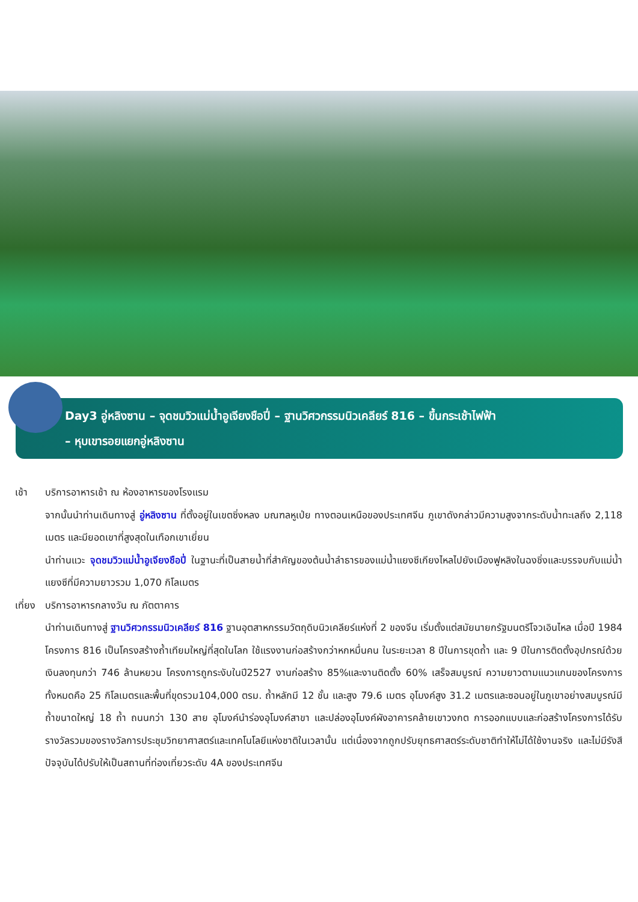Day3 อู่หลิงซาน – จุดชมวิวแม่น้ำอูเจียงชือปี่ – ฐานวิศวกรรมนิวเคลียร์ 816 – ขึ้นกระเช้าไฟฟ้า
– หุบเขารอยแยกอู่หลิงซาน
เช้า บริการอาหารเช้า ณ ห้องอาหารของโรงแรม
จากนั้นนำท่านเดินทางสู่ อู่หลิงซาน ที่ตั้งอยู่ในเขตซิ่งหลง มณฑลหูเป่ย ทางตอนเหนือของประเทศจีน ภูเขาดังกล่าวมีความสูงจากระดับน้ำทะเลถึง 2,118 เมตร และมียอดเขาที่สูงสุดในเทือกเขาเยี่ยน
นำท่านแวะ จุดชมวิวแม่น้ำอูเจียงชือปี่ ในฐานะที่เป็นสายน้ำที่สำคัญของต้นน้ำลำธารของแม่น้ำแยงซีเกียงไหลไปยังเมืองฟูหลิงในฉงชิ่งและบรรจบกับแม่น้ำแยงซีที่มีความยาวรวม 1,070 กิโลเมตร
เที่ยง
บริการอาหารกลางวัน ณ ภัตตาคาร
นำท่านเดินทางสู่ ฐานวิศวกรรมนิวเคลียร์ 816 ฐานอุตสาหกรรมวัตถุดิบนิวเคลียร์แห่งที่ 2 ของจีน เริ่มตั้งแต่สมัยนายกรัฐมนตรีโจวเอินไหล เมื่อปี 1984 โครงการ 816 เป็นโครงสร้างถ้ำเทียมใหญ่ที่สุดในโลก ใช้แรงงานก่อสร้างกว่าหกหมื่นคน ในระยะเวลา 8 ปีในการขุดถ้ำ และ 9 ปีในการติดตั้งอุปกรณ์ด้วยเงินลงทุนกว่า 746 ล้านหยวน โครงการถูกระงับในปี2527 งานก่อสร้าง 85%และงานติดตั้ง 60% เสร็จสมบูรณ์ ความยาวตามแนวแกนของโครงการทั้งหมดคือ 25 กิโลเมตรและพื้นที่ขุดรวม104,000 ตรม. ถ้ำหลักมี 12 ชั้น และสูง 79.6 เมตร อุโมงค์สูง 31.2 เมตรและซอนอยู่ในภูเขาอย่างสมบูรณ์มีถ้ำขนาดใหญ่ 18 ถ้ำ ถนนกว่า 130 สาย อุโมงค์นำร่องอุโมงค์สาขา และปล่องอุโมงค์ผังอาคารคล้ายเขาวงกต การออกแบบและก่อสร้างโครงการได้รับรางวัลรวมของรางวัลการประชุมวิทยาศาสตร์และเทคโนโลยีแห่งชาติในเวลานั้น แต่เนื่องจากถูกปรับยุทธศาสตร์ระดับชาติทำให้ไม่ได้ใช้งานจริง และไม่มีรังสี ปัจจุบันได้ปรับให้เป็นสถานที่ท่องเที่ยวระดับ 4A ของประเทศจีน